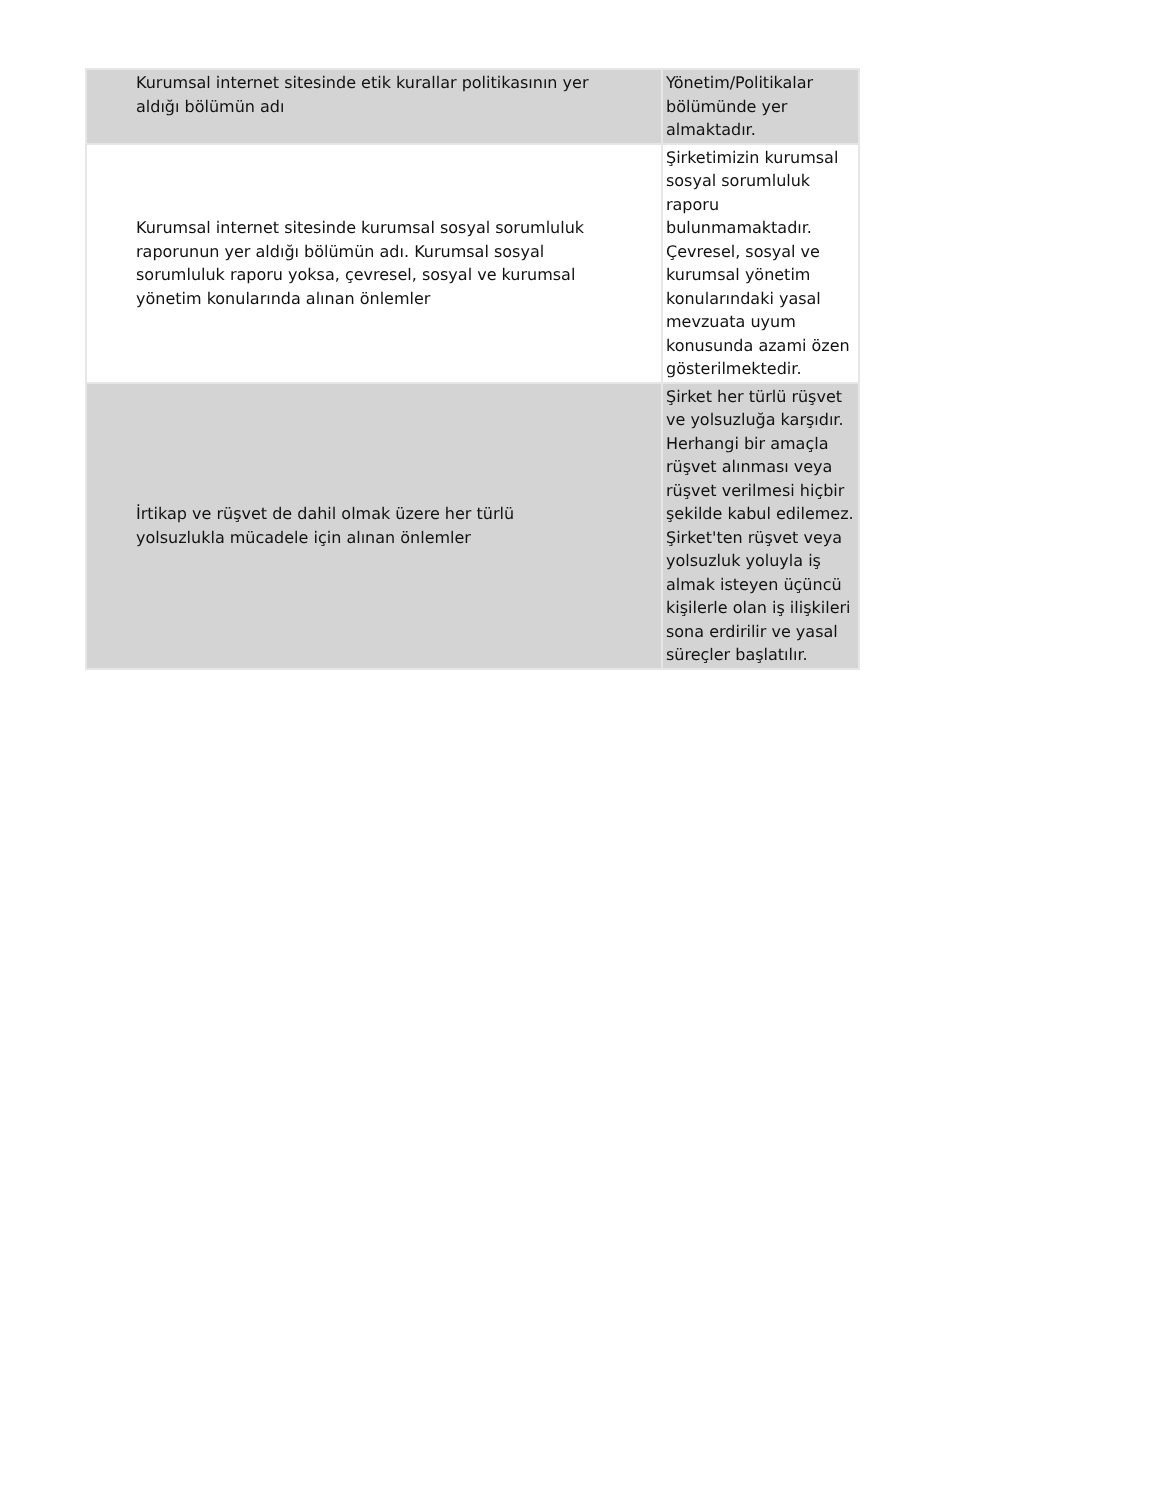| Kurumsal internet sitesinde etik kurallar politikasının yer aldığı bölümün adı | Yönetim/Politikalar bölümünde yer almaktadır. |
| Kurumsal internet sitesinde kurumsal sosyal sorumluluk raporunun yer aldığı bölümün adı. Kurumsal sosyal sorumluluk raporu yoksa, çevresel, sosyal ve kurumsal yönetim konularında alınan önlemler | Şirketimizin kurumsal sosyal sorumluluk raporu bulunmamaktadır. Çevresel, sosyal ve kurumsal yönetim konularındaki yasal mevzuata uyum konusunda azami özen gösterilmektedir. |
| İrtikap ve rüşvet de dahil olmak üzere her türlü yolsuzlukla mücadele için alınan önlemler | Şirket her türlü rüşvet ve yolsuzluğa karşıdır. Herhangi bir amaçla rüşvet alınması veya rüşvet verilmesi hiçbir şekilde kabul edilemez. Şirket'ten rüşvet veya yolsuzluk yoluyla iş almak isteyen üçüncü kişilerle olan iş ilişkileri sona erdirilir ve yasal süreçler başlatılır. |